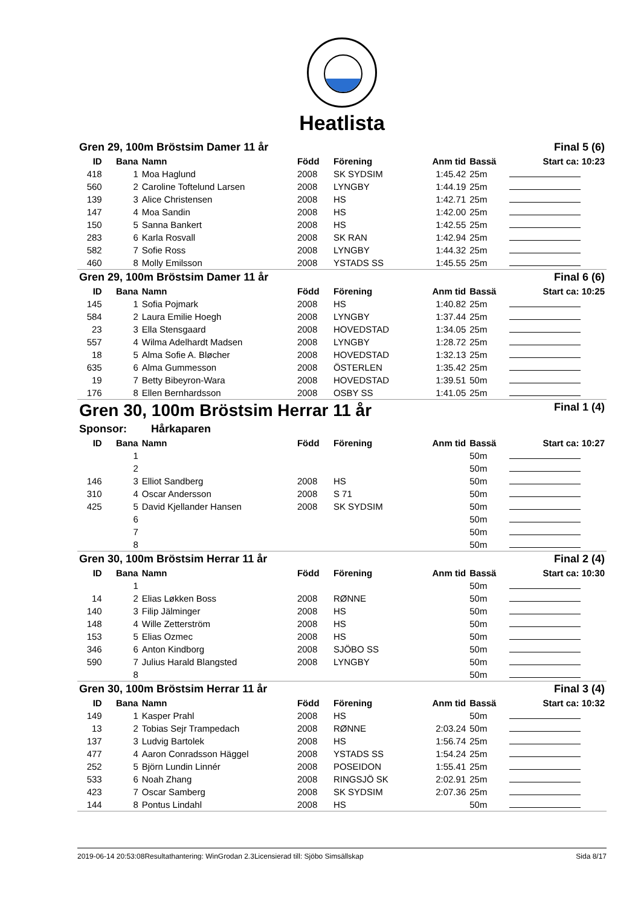Heatlista
| Gren 29, 100m Bröstsim Damer 11 år | | | | | | Final 5 (6) | |
| ID | Bana | Namn | Född | Förening | Anm tid | Bassä | Start ca: 10:23 |
| 418 | 1 | Moa Haglund | 2008 | SK SYDSIM | 1:45.42 | 25m | |
| 560 | 2 | Caroline Toftelund Larsen | 2008 | LYNGBY | 1:44.19 | 25m | |
| 139 | 3 | Alice Christensen | 2008 | HS | 1:42.71 | 25m | |
| 147 | 4 | Moa Sandin | 2008 | HS | 1:42.00 | 25m | |
| 150 | 5 | Sanna Bankert | 2008 | HS | 1:42.55 | 25m | |
| 283 | 6 | Karla Rosvall | 2008 | SK RAN | 1:42.94 | 25m | |
| 582 | 7 | Sofie Ross | 2008 | LYNGBY | 1:44.32 | 25m | |
| 460 | 8 | Molly Emilsson | 2008 | YSTADS SS | 1:45.55 | 25m | |
| Gren 29, 100m Bröstsim Damer 11 år | | | | | | Final 6 (6) | |
| ID | Bana | Namn | Född | Förening | Anm tid | Bassä | Start ca: 10:25 |
| 145 | 1 | Sofia Pojmark | 2008 | HS | 1:40.82 | 25m | |
| 584 | 2 | Laura Emilie Hoegh | 2008 | LYNGBY | 1:37.44 | 25m | |
| 23 | 3 | Ella Stensgaard | 2008 | HOVEDSTAD | 1:34.05 | 25m | |
| 557 | 4 | Wilma Adelhardt Madsen | 2008 | LYNGBY | 1:28.72 | 25m | |
| 18 | 5 | Alma Sofie A. Bløcher | 2008 | HOVEDSTAD | 1:32.13 | 25m | |
| 635 | 6 | Alma Gummesson | 2008 | ÖSTERLEN | 1:35.42 | 25m | |
| 19 | 7 | Betty Bibeyron-Wara | 2008 | HOVEDSTAD | 1:39.51 | 50m | |
| 176 | 8 | Ellen Bernhardsson | 2008 | OSBY SS | 1:41.05 | 25m | |
| Gren 30, 100m Bröstsim Herrar 11 år | | | | | | Final 1 (4) | |
| Sponsor: Hårkaparen | | | | | | | |
| ID | Bana | Namn | Född | Förening | Anm tid | Bassä | Start ca: 10:27 |
| | 1 | | | | | 50m | |
| | 2 | | | | | 50m | |
| 146 | 3 | Elliot Sandberg | 2008 | HS | | 50m | |
| 310 | 4 | Oscar Andersson | 2008 | S 71 | | 50m | |
| 425 | 5 | David Kjellander Hansen | 2008 | SK SYDSIM | | 50m | |
| | 6 | | | | | 50m | |
| | 7 | | | | | 50m | |
| | 8 | | | | | 50m | |
| Gren 30, 100m Bröstsim Herrar 11 år | | | | | | Final 2 (4) | |
| ID | Bana | Namn | Född | Förening | Anm tid | Bassä | Start ca: 10:30 |
| | 1 | | | | | 50m | |
| 14 | 2 | Elias Løkken Boss | 2008 | RØNNE | | 50m | |
| 140 | 3 | Filip Jälminger | 2008 | HS | | 50m | |
| 148 | 4 | Wille Zetterström | 2008 | HS | | 50m | |
| 153 | 5 | Elias Ozmec | 2008 | HS | | 50m | |
| 346 | 6 | Anton Kindborg | 2008 | SJÖBO SS | | 50m | |
| 590 | 7 | Julius Harald Blangsted | 2008 | LYNGBY | | 50m | |
| | 8 | | | | | 50m | |
| Gren 30, 100m Bröstsim Herrar 11 år | | | | | | Final 3 (4) | |
| ID | Bana | Namn | Född | Förening | Anm tid | Bassä | Start ca: 10:32 |
| 149 | 1 | Kasper Prahl | 2008 | HS | | 50m | |
| 13 | 2 | Tobias Sejr Trampedach | 2008 | RØNNE | 2:03.24 | 50m | |
| 137 | 3 | Ludvig Bartolek | 2008 | HS | 1:56.74 | 25m | |
| 477 | 4 | Aaron Conradsson Häggel | 2008 | YSTADS SS | 1:54.24 | 25m | |
| 252 | 5 | Björn Lundin Linnér | 2008 | POSEIDON | 1:55.41 | 25m | |
| 533 | 6 | Noah Zhang | 2008 | RINGSJÖ SK | 2:02.91 | 25m | |
| 423 | 7 | Oscar Samberg | 2008 | SK SYDSIM | 2:07.36 | 25m | |
| 144 | 8 | Pontus Lindahl | 2008 | HS | | 50m | |
2019-06-14 20:53:08 Resultathantering: WinGrodan 2.3 Licensierad till: Sjöbo Simsällskap Sida 8/17